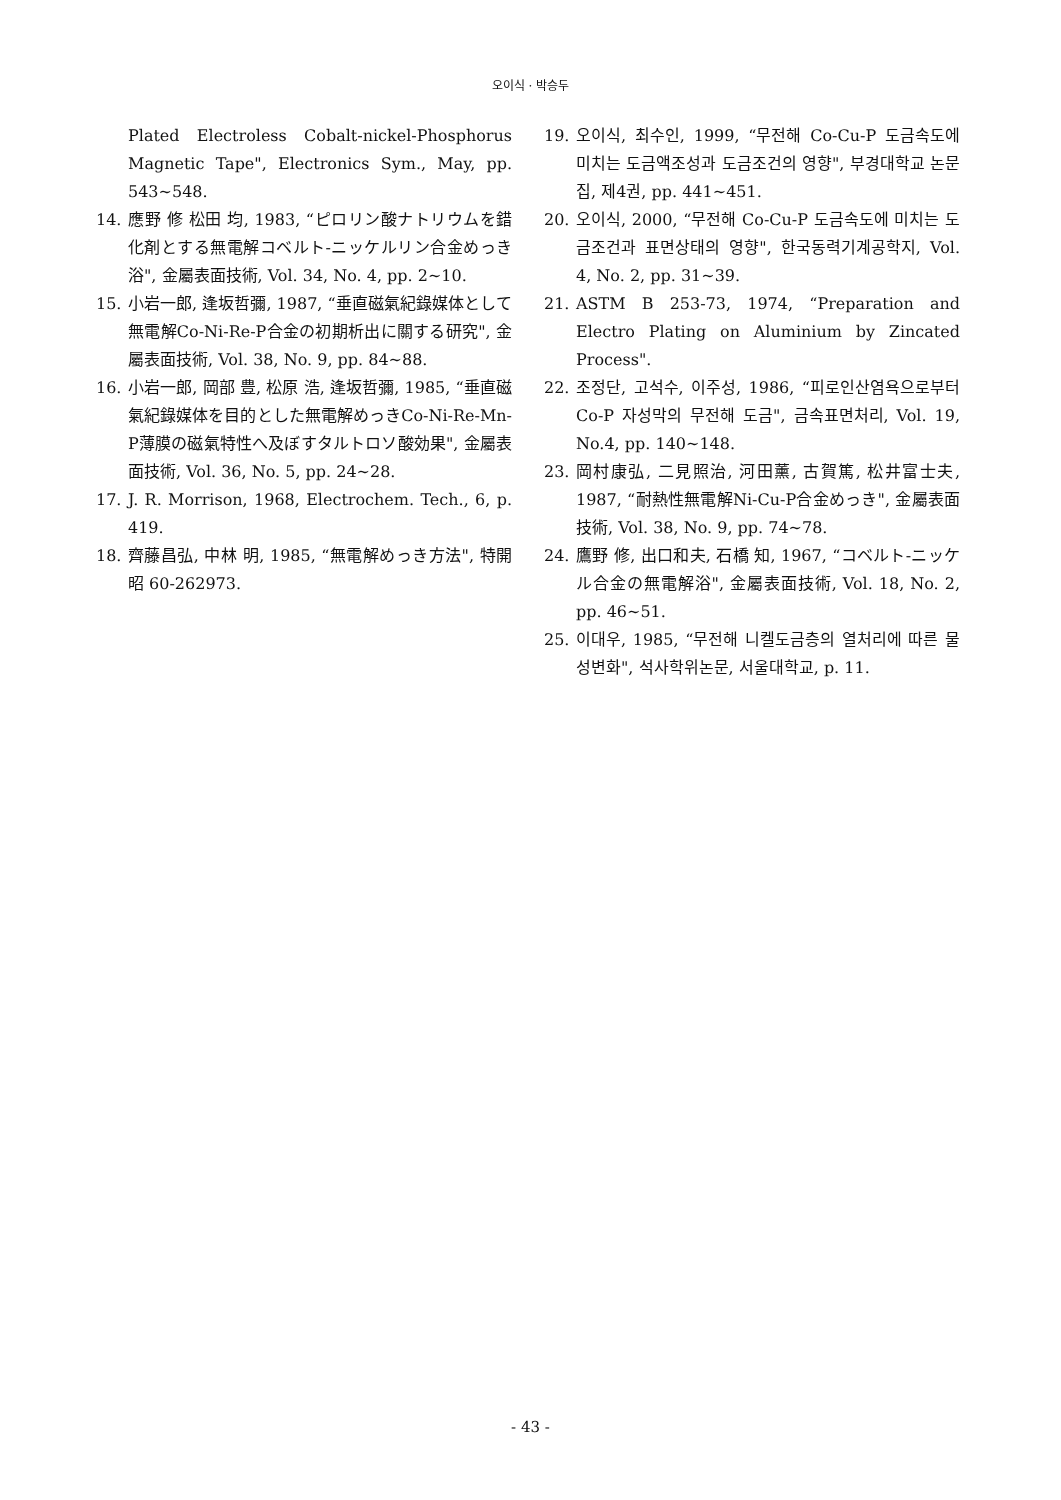오이식 · 박승두
Plated Electroless Cobalt-nickel-Phosphorus Magnetic Tape", Electronics Sym., May, pp. 543~548.
14. 應野 修 松田 均, 1983, “ピロリン酸ナトリウムを錯化剤とする無電解コベルト-ニッケルリン合金めっき浴", 金屬表面技術, Vol. 34, No. 4, pp. 2~10.
15. 小岩一郎, 逢坂哲彌, 1987, “垂直磁氣紀錄媒体として無電解Co-Ni-Re-P合金の初期析出に關する研究", 金屬表面技術, Vol. 38, No. 9, pp. 84~88.
16. 小岩一郎, 岡部 豊, 松原 浩, 逢坂哲彌, 1985, “垂直磁氣紀錄媒体を目的とした無電解めっきCo-Ni-Re-Mn-P薄膜の磁氣特性へ及ぼすタルトロソ酸効果", 金屬表面技術, Vol. 36, No. 5, pp. 24~28.
17. J. R. Morrison, 1968, Electrochem. Tech., 6, p. 419.
18. 齊藤昌弘, 中林 明, 1985, “無電解めっき方法", 特開昭 60-262973.
19. 오이식, 최수인, 1999, “무전해 Co-Cu-P 도금속도에 미치는 도금액조성과 도금조건의 영향", 부경대학교 논문집, 제4권, pp. 441~451.
20. 오이식, 2000, “무전해 Co-Cu-P 도금속도에 미치는 도금조건과 표면상태의 영향", 한국동력기계공학지, Vol. 4, No. 2, pp. 31~39.
21. ASTM B 253-73, 1974, “Preparation and Electro Plating on Aluminium by Zincated Process".
22. 조정단, 고석수, 이주성, 1986, “피로인산염욕으로부터 Co-P 자성막의 무전해 도금", 금속표면처리, Vol. 19, No.4, pp. 140~148.
23. 岡村康弘, 二見照治, 河田薰, 古賀篤, 松井富士夫, 1987, “耐熱性無電解Ni-Cu-P合金めっき", 金屬表面技術, Vol. 38, No. 9, pp. 74~78.
24. 鷹野 修, 出口和夫, 石橋 知, 1967, “コベルト-ニッケル合金の無電解浴", 金屬表面技術, Vol. 18, No. 2, pp. 46~51.
25. 이대우, 1985, “무전해 니켈도금층의 열처리에 따른 물성변화", 석사학위논문, 서울대학교, p. 11.
- 43 -